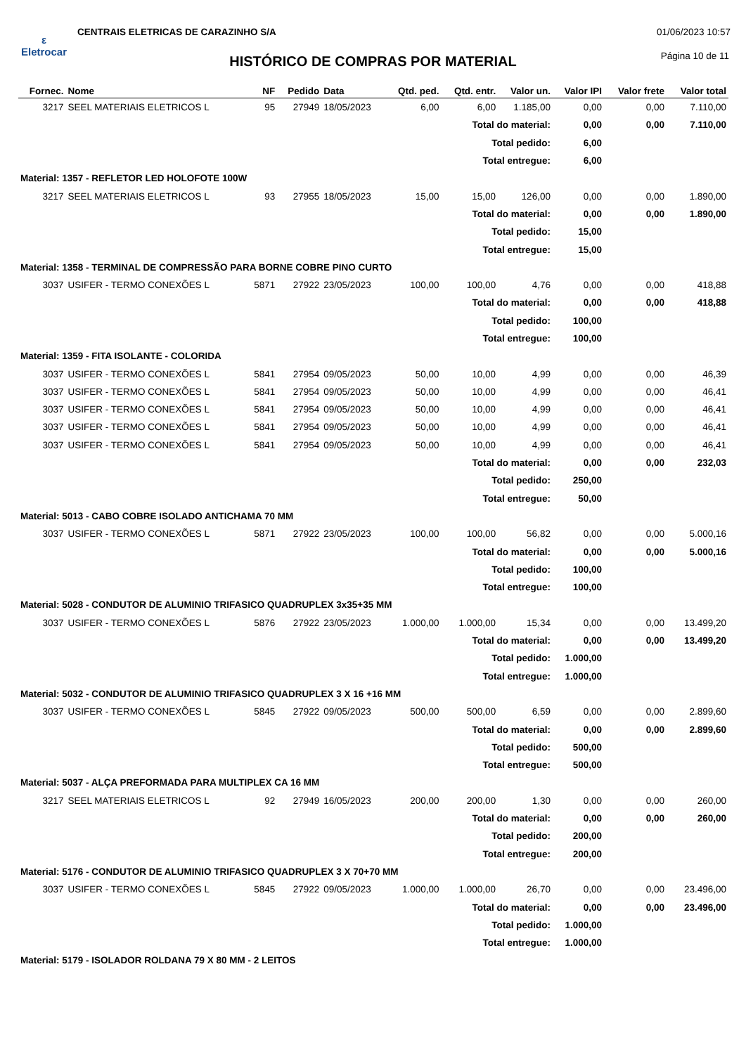ε
Eletrocar
CENTRAIS ELETRICAS DE CARAZINHO S/A
01/06/2023 10:57
Página 10 de 11 HISTÓRICO DE COMPRAS POR MATERIAL
| Fornec. | Nome | NF | Pedido | Data | Qtd. ped. | Qtd. entr. | Valor un. | Valor IPI | Valor frete | Valor total |
| --- | --- | --- | --- | --- | --- | --- | --- | --- | --- | --- |
| 3217 | SEEL MATERIAIS ELETRICOS L | 95 | 27949 | 18/05/2023 | 6,00 | 6,00 | 1.185,00 | 0,00 | 0,00 | 7.110,00 |
| Total do material: | | | | | | | | 0,00 | 0,00 | 7.110,00 |
| Total pedido: | | | | | | | | 6,00 | | |
| Total entregue: | | | | | | | | 6,00 | | |
| Material: 1357 - REFLETOR LED HOLOFOTE 100W | | | | | | | | | | |
| 3217 | SEEL MATERIAIS ELETRICOS L | 93 | 27955 | 18/05/2023 | 15,00 | 15,00 | 126,00 | 0,00 | 0,00 | 1.890,00 |
| Total do material: | | | | | | | | 0,00 | 0,00 | 1.890,00 |
| Total pedido: | | | | | | | | 15,00 | | |
| Total entregue: | | | | | | | | 15,00 | | |
| Material: 1358 - TERMINAL DE COMPRESSÃO PARA BORNE COBRE PINO CURTO | | | | | | | | | | |
| 3037 | USIFER - TERMO CONEXÕES L | 5871 | 27922 | 23/05/2023 | 100,00 | 100,00 | 4,76 | 0,00 | 0,00 | 418,88 |
| Total do material: | | | | | | | | 0,00 | 0,00 | 418,88 |
| Total pedido: | | | | | | | | 100,00 | | |
| Total entregue: | | | | | | | | 100,00 | | |
| Material: 1359 - FITA ISOLANTE - COLORIDA | | | | | | | | | | |
| 3037 | USIFER - TERMO CONEXÕES L | 5841 | 27954 | 09/05/2023 | 50,00 | 10,00 | 4,99 | 0,00 | 0,00 | 46,39 |
| 3037 | USIFER - TERMO CONEXÕES L | 5841 | 27954 | 09/05/2023 | 50,00 | 10,00 | 4,99 | 0,00 | 0,00 | 46,41 |
| 3037 | USIFER - TERMO CONEXÕES L | 5841 | 27954 | 09/05/2023 | 50,00 | 10,00 | 4,99 | 0,00 | 0,00 | 46,41 |
| 3037 | USIFER - TERMO CONEXÕES L | 5841 | 27954 | 09/05/2023 | 50,00 | 10,00 | 4,99 | 0,00 | 0,00 | 46,41 |
| 3037 | USIFER - TERMO CONEXÕES L | 5841 | 27954 | 09/05/2023 | 50,00 | 10,00 | 4,99 | 0,00 | 0,00 | 46,41 |
| Total do material: | | | | | | | | 0,00 | 0,00 | 232,03 |
| Total pedido: | | | | | | | | 250,00 | | |
| Total entregue: | | | | | | | | 50,00 | | |
| Material: 5013 - CABO COBRE ISOLADO ANTICHAMA 70 MM | | | | | | | | | | |
| 3037 | USIFER - TERMO CONEXÕES L | 5871 | 27922 | 23/05/2023 | 100,00 | 100,00 | 56,82 | 0,00 | 0,00 | 5.000,16 |
| Total do material: | | | | | | | | 0,00 | 0,00 | 5.000,16 |
| Total pedido: | | | | | | | | 100,00 | | |
| Total entregue: | | | | | | | | 100,00 | | |
| Material: 5028 - CONDUTOR DE ALUMINIO TRIFASICO QUADRUPLEX 3x35+35 MM | | | | | | | | | | |
| 3037 | USIFER - TERMO CONEXÕES L | 5876 | 27922 | 23/05/2023 | 1.000,00 | 1.000,00 | 15,34 | 0,00 | 0,00 | 13.499,20 |
| Total do material: | | | | | | | | 0,00 | 0,00 | 13.499,20 |
| Total pedido: | | | | | | | | 1.000,00 | | |
| Total entregue: | | | | | | | | 1.000,00 | | |
| Material: 5032 - CONDUTOR DE ALUMINIO TRIFASICO QUADRUPLEX 3 X 16 +16 MM | | | | | | | | | | |
| 3037 | USIFER - TERMO CONEXÕES L | 5845 | 27922 | 09/05/2023 | 500,00 | 500,00 | 6,59 | 0,00 | 0,00 | 2.899,60 |
| Total do material: | | | | | | | | 0,00 | 0,00 | 2.899,60 |
| Total pedido: | | | | | | | | 500,00 | | |
| Total entregue: | | | | | | | | 500,00 | | |
| Material: 5037 - ALÇA PREFORMADA PARA MULTIPLEX CA 16 MM | | | | | | | | | | |
| 3217 | SEEL MATERIAIS ELETRICOS L | 92 | 27949 | 16/05/2023 | 200,00 | 200,00 | 1,30 | 0,00 | 0,00 | 260,00 |
| Total do material: | | | | | | | | 0,00 | 0,00 | 260,00 |
| Total pedido: | | | | | | | | 200,00 | | |
| Total entregue: | | | | | | | | 200,00 | | |
| Material: 5176 - CONDUTOR DE ALUMINIO TRIFASICO QUADRUPLEX 3 X 70+70 MM | | | | | | | | | | |
| 3037 | USIFER - TERMO CONEXÕES L | 5845 | 27922 | 09/05/2023 | 1.000,00 | 1.000,00 | 26,70 | 0,00 | 0,00 | 23.496,00 |
| Total do material: | | | | | | | | 0,00 | 0,00 | 23.496,00 |
| Total pedido: | | | | | | | | 1.000,00 | | |
| Total entregue: | | | | | | | | 1.000,00 | | |
| Material: 5179 - ISOLADOR ROLDANA 79 X 80 MM - 2 LEITOS | | | | | | | | | | |